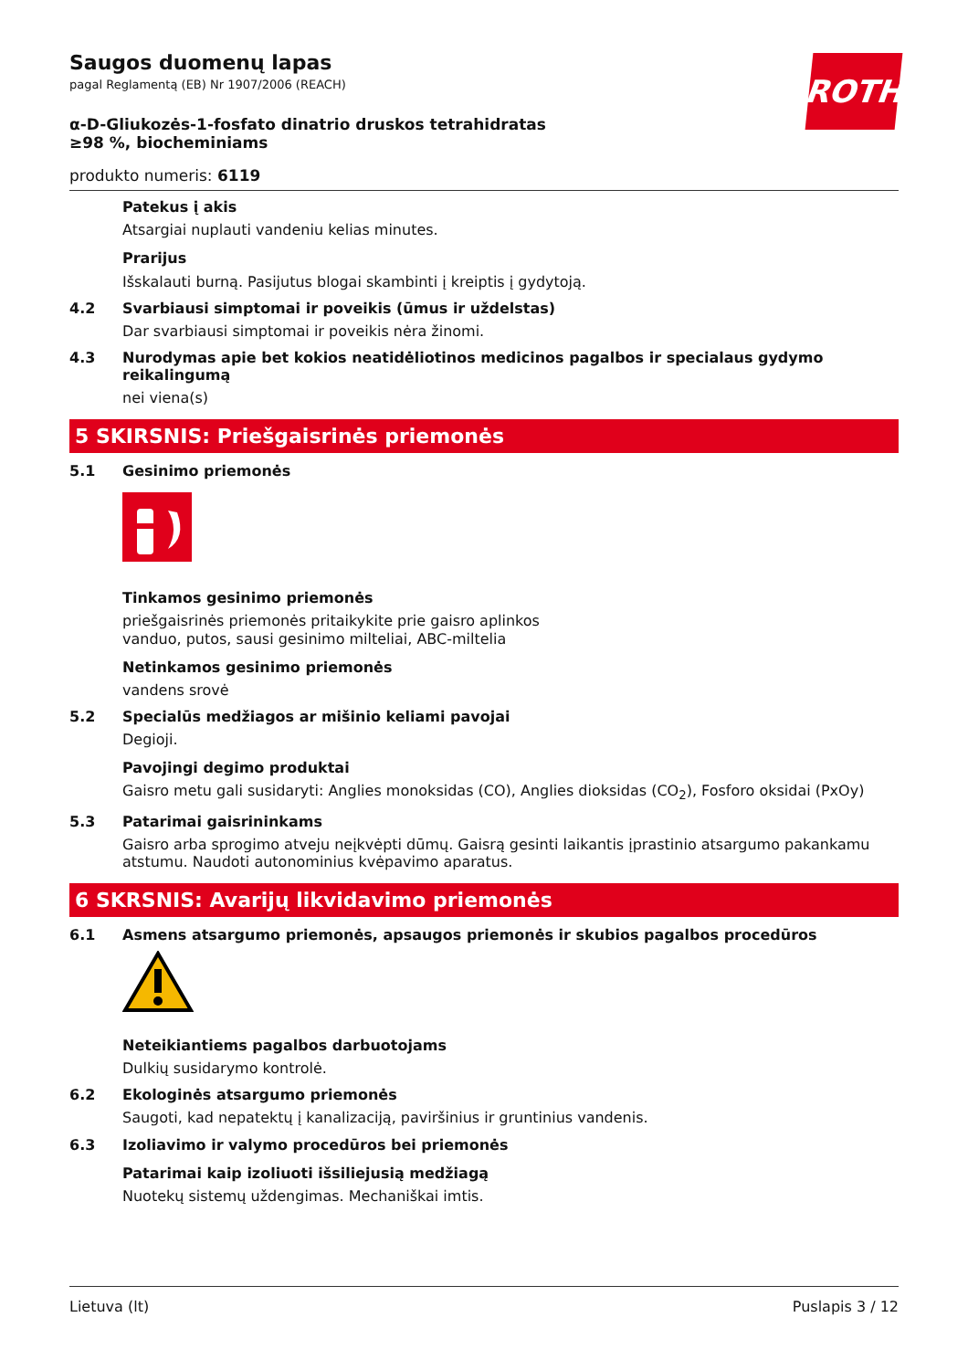ROTH
Saugos duomenų lapas
pagal Reglamentą (EB) Nr 1907/2006 (REACH)
α-D-Gliukozės-1-fosfato dinatrio druskos tetrahidratas ≥98 %, biocheminiams
produkto numeris: 6119
Patekus į akis
Atsargiai nuplauti vandeniu kelias minutes.
Prarijus
Išskalauti burną. Pasijutus blogai skambinti į kreiptis į gydytoją.
4.2 Svarbiausi simptomai ir poveikis (ūmus ir uždelstas)
Dar svarbiausi simptomai ir poveikis nėra žinomi.
4.3 Nurodymas apie bet kokios neatidėliotinos medicinos pagalbos ir specialaus gydymo reikalingumą
nei viena(s)
5 SKIRSNIS: Priešgaisrinės priemonės
5.1 Gesinimo priemonės
Tinkamos gesinimo priemonės
priešgaisrinės priemonės pritaikykite prie gaisro aplinkos
vanduo, putos, sausi gesinimo milteliai, ABC-miltelia
Netinkamos gesinimo priemonės
vandens srovė
5.2 Specialūs medžiagos ar mišinio keliami pavojai
Degioji.
Pavojingi degimo produktai
Gaisro metu gali susidaryti: Anglies monoksidas (CO), Anglies dioksidas (CO<sub>2</sub>), Fosforo oksidai (PxOy)
5.3 Patarimai gaisrininkams
Gaisro arba sprogimo atveju neįkvėpti dūmų. Gaisrą gesinti laikantis įprastinio atsargumo pakankamu atstumu. Naudoti autonominius kvėpavimo aparatus.
6 SKRSNIS: Avarijų likvidavimo priemonės
6.1 Asmens atsargumo priemonės, apsaugos priemonės ir skubios pagalbos procedūros
Neteikiantiems pagalbos darbuotojams
Dulkių susidarymo kontrolė.
6.2 Ekologinės atsargumo priemonės
Saugoti, kad nepatektų į kanalizaciją, paviršinius ir gruntinius vandenis.
6.3 Izoliavimo ir valymo procedūros bei priemonės
Patarimai kaip izoliuoti išsiliejusią medžiagą
Nuotekų sistemų uždengimas. Mechaniškai imtis.
Lietuva (lt) Puslapis 3 / 12